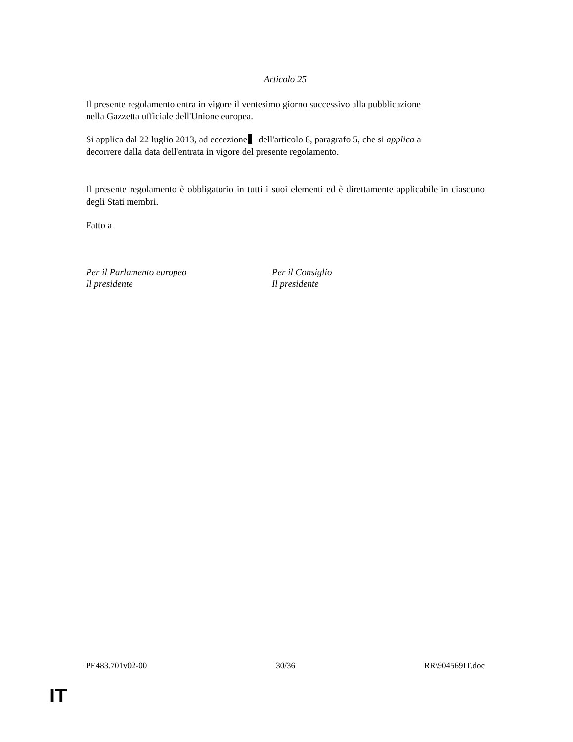Articolo 25
Il presente regolamento entra in vigore il ventesimo giorno successivo alla pubblicazione
nella Gazzetta ufficiale dell'Unione europea.
Si applica dal 22 luglio 2013, ad eccezione dell'articolo 8, paragrafo 5, che si applica a
decorrere dalla data dell'entrata in vigore del presente regolamento.
Il presente regolamento è obbligatorio in tutti i suoi elementi ed è direttamente applicabile in ciascuno degli Stati membri.
Fatto a
Per il Parlamento europeo
Il presidente
Per il Consiglio
Il presidente
PE483.701v02-00 30/36 RR\904569IT.doc
IT